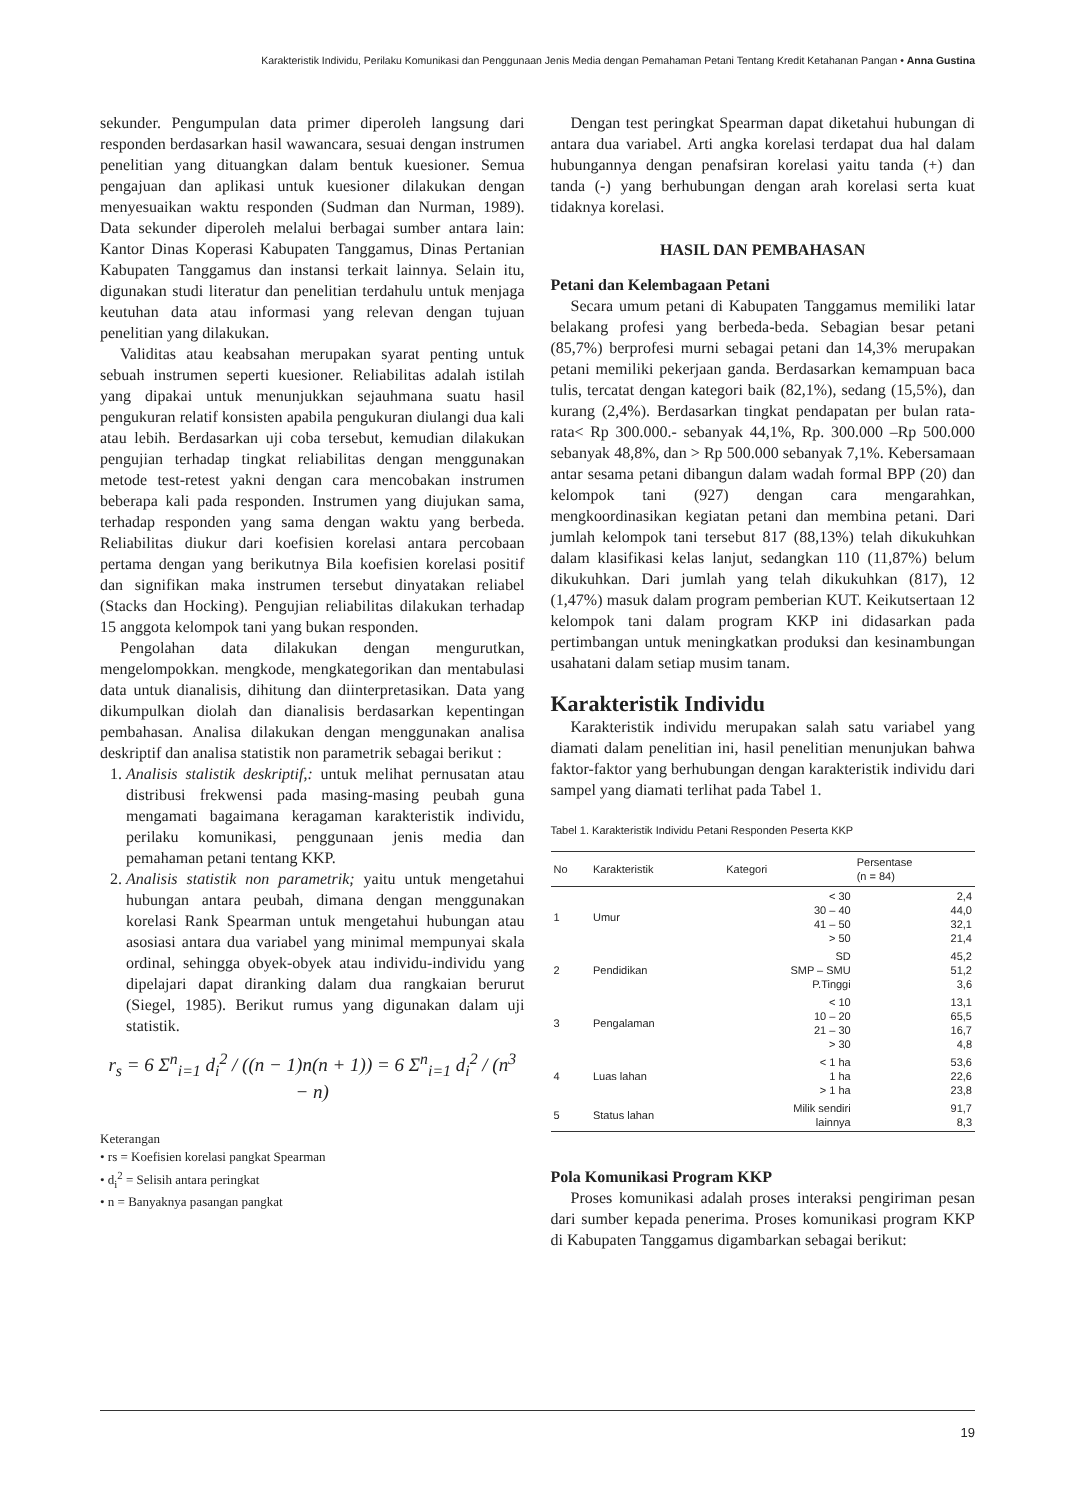Karakteristik Individu, Perilaku Komunikasi dan Penggunaan Jenis Media dengan Pemahaman Petani Tentang Kredit Ketahanan Pangan • Anna Gustina
sekunder. Pengumpulan data primer diperoleh langsung dari responden berdasarkan hasil wawancara, sesuai dengan instrumen penelitian yang dituangkan dalam bentuk kuesioner. Semua pengajuan dan aplikasi untuk kuesioner dilakukan dengan menyesuaikan waktu responden (Sudman dan Nurman, 1989). Data sekunder diperoleh melalui berbagai sumber antara lain: Kantor Dinas Koperasi Kabupaten Tanggamus, Dinas Pertanian Kabupaten Tanggamus dan instansi terkait lainnya. Selain itu, digunakan studi literatur dan penelitian terdahulu untuk menjaga keutuhan data atau informasi yang relevan dengan tujuan penelitian yang dilakukan.
Validitas atau keabsahan merupakan syarat penting untuk sebuah instrumen seperti kuesioner. Reliabilitas adalah istilah yang dipakai untuk menunjukkan sejauhmana suatu hasil pengukuran relatif konsisten apabila pengukuran diulangi dua kali atau lebih. Berdasarkan uji coba tersebut, kemudian dilakukan pengujian terhadap tingkat reliabilitas dengan menggunakan metode test-retest yakni dengan cara mencobakan instrumen beberapa kali pada responden. Instrumen yang diujukan sama, terhadap responden yang sama dengan waktu yang berbeda. Reliabilitas diukur dari koefisien korelasi antara percobaan pertama dengan yang berikutnya Bila koefisien korelasi positif dan signifikan maka instrumen tersebut dinyatakan reliabel (Stacks dan Hocking). Pengujian reliabilitas dilakukan terhadap 15 anggota kelompok tani yang bukan responden.
Pengolahan data dilakukan dengan mengurutkan, mengelompokkan. mengkode, mengkategorikan dan mentabulasi data untuk dianalisis, dihitung dan diinterpretasikan. Data yang dikumpulkan diolah dan dianalisis berdasarkan kepentingan pembahasan. Analisa dilakukan dengan menggunakan analisa deskriptif dan analisa statistik non parametrik sebagai berikut :
1. Analisis stalistik deskriptif,: untuk melihat pernusatan atau distribusi frekwensi pada masing-masing peubah guna mengamati bagaimana keragaman karakteristik individu, perilaku komunikasi, penggunaan jenis media dan pemahaman petani tentang KKP.
2. Analisis statistik non parametrik; yaitu untuk mengetahui hubungan antara peubah, dimana dengan menggunakan korelasi Rank Spearman untuk mengetahui hubungan atau asosiasi antara dua variabel yang minimal mempunyai skala ordinal, sehingga obyek-obyek atau individu-individu yang dipelajari dapat diranking dalam dua rangkaian berurut (Siegel, 1985). Berikut rumus yang digunakan dalam uji statistik.
r<sub>s</sub> = 6 Σ<sup>n</sup><sub>i=1</sub> d<sub>i</sub><sup>2</sup> / ((n − 1)n(n + 1)) = 6 Σ<sup>n</sup><sub>i=1</sub> d<sub>i</sub><sup>2</sup> / (n<sup>3</sup> − n)
Keterangan
• rs = Koefisien korelasi pangkat Spearman
• d<sub>i</sub><sup>2</sup> = Selisih antara peringkat
• n = Banyaknya pasangan pangkat
Dengan test peringkat Spearman dapat diketahui hubungan di antara dua variabel. Arti angka korelasi terdapat dua hal dalam hubungannya dengan penafsiran korelasi yaitu tanda (+) dan tanda (-) yang berhubungan dengan arah korelasi serta kuat tidaknya korelasi.
HASIL DAN PEMBAHASAN
Petani dan Kelembagaan Petani
Secara umum petani di Kabupaten Tanggamus memiliki latar belakang profesi yang berbeda-beda. Sebagian besar petani (85,7%) berprofesi murni sebagai petani dan 14,3% merupakan petani memiliki pekerjaan ganda. Berdasarkan kemampuan baca tulis, tercatat dengan kategori baik (82,1%), sedang (15,5%), dan kurang (2,4%). Berdasarkan tingkat pendapatan per bulan rata-rata< Rp 300.000.- sebanyak 44,1%, Rp. 300.000 –Rp 500.000 sebanyak 48,8%, dan > Rp 500.000 sebanyak 7,1%. Kebersamaan antar sesama petani dibangun dalam wadah formal BPP (20) dan kelompok tani (927) dengan cara mengarahkan, mengkoordinasikan kegiatan petani dan membina petani. Dari jumlah kelompok tani tersebut 817 (88,13%) telah dikukuhkan dalam klasifikasi kelas lanjut, sedangkan 110 (11,87%) belum dikukuhkan. Dari jumlah yang telah dikukuhkan (817), 12 (1,47%) masuk dalam program pemberian KUT. Keikutsertaan 12 kelompok tani dalam program KKP ini didasarkan pada pertimbangan untuk meningkatkan produksi dan kesinambungan usahatani dalam setiap musim tanam.
Karakteristik Individu
Karakteristik individu merupakan salah satu variabel yang diamati dalam penelitian ini, hasil penelitian menunjukan bahwa faktor-faktor yang berhubungan dengan karakteristik individu dari sampel yang diamati terlihat pada Tabel 1.
Tabel 1. Karakteristik Individu Petani Responden Peserta KKP
| No | Karakteristik | Kategori | Persentase (n = 84) |
| --- | --- | --- | --- |
| 1 | Umur | < 30 30 – 40 41 – 50 > 50 | 2,4 44,0 32,1 21,4 |
| 2 | Pendidikan | SD SMP – SMU P.Tinggi | 45,2 51,2 3,6 |
| 3 | Pengalaman | < 10 10 – 20 21 – 30 > 30 | 13,1 65,5 16,7 4,8 |
| 4 | Luas lahan | < 1 ha 1 ha > 1 ha | 53,6 22,6 23,8 |
| 5 | Status lahan | Milik sendiri lainnya | 91,7 8,3 |
Pola Komunikasi Program KKP
Proses komunikasi adalah proses interaksi pengiriman pesan dari sumber kepada penerima. Proses komunikasi program KKP di Kabupaten Tanggamus digambarkan sebagai berikut:
19